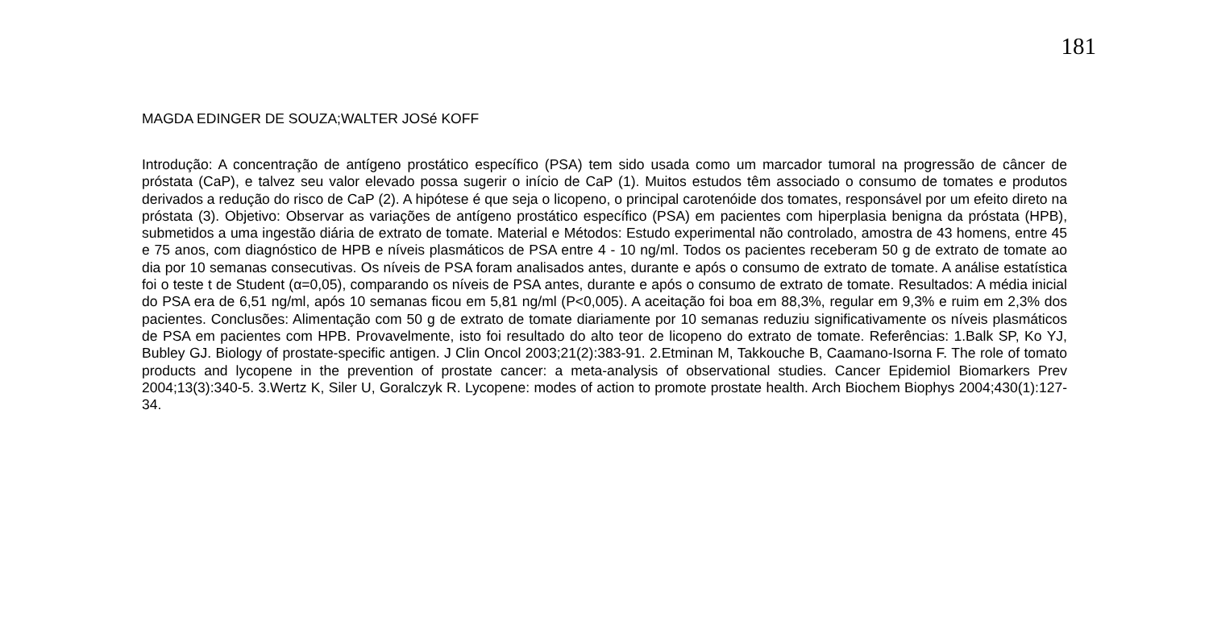181
MAGDA EDINGER DE SOUZA;WALTER JOSé KOFF
Introdução: A concentração de antígeno prostático específico (PSA) tem sido usada como um marcador tumoral na progressão de câncer de próstata (CaP), e talvez seu valor elevado possa sugerir o início de CaP (1). Muitos estudos têm associado o consumo de tomates e produtos derivados a redução do risco de CaP (2). A hipótese é que seja o licopeno, o principal carotenóide dos tomates, responsável por um efeito direto na próstata (3). Objetivo: Observar as variações de antígeno prostático específico (PSA) em pacientes com hiperplasia benigna da próstata (HPB), submetidos a uma ingestão diária de extrato de tomate. Material e Métodos: Estudo experimental não controlado, amostra de 43 homens, entre 45 e 75 anos, com diagnóstico de HPB e níveis plasmáticos de PSA entre 4 - 10 ng/ml. Todos os pacientes receberam 50 g de extrato de tomate ao dia por 10 semanas consecutivas. Os níveis de PSA foram analisados antes, durante e após o consumo de extrato de tomate. A análise estatística foi o teste t de Student (α=0,05), comparando os níveis de PSA antes, durante e após o consumo de extrato de tomate. Resultados: A média inicial do PSA era de 6,51 ng/ml, após 10 semanas ficou em 5,81 ng/ml (P<0,005). A aceitação foi boa em 88,3%, regular em 9,3% e ruim em 2,3% dos pacientes. Conclusões: Alimentação com 50 g de extrato de tomate diariamente por 10 semanas reduziu significativamente os níveis plasmáticos de PSA em pacientes com HPB. Provavelmente, isto foi resultado do alto teor de licopeno do extrato de tomate. Referências: 1.Balk SP, Ko YJ, Bubley GJ. Biology of prostate-specific antigen. J Clin Oncol 2003;21(2):383-91. 2.Etminan M, Takkouche B, Caamano-Isorna F. The role of tomato products and lycopene in the prevention of prostate cancer: a meta-analysis of observational studies. Cancer Epidemiol Biomarkers Prev 2004;13(3):340-5. 3.Wertz K, Siler U, Goralczyk R. Lycopene: modes of action to promote prostate health. Arch Biochem Biophys 2004;430(1):127-34.